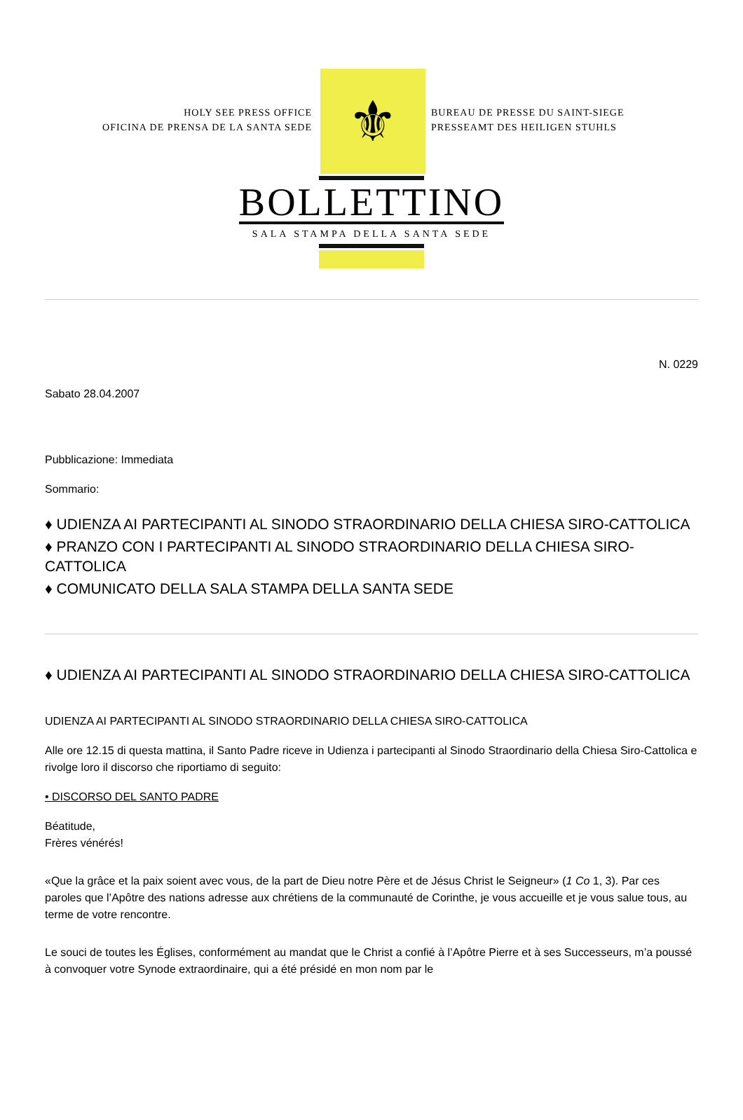HOLY SEE PRESS OFFICE
OFICINA DE PRENSA DE LA SANTA SEDE
⚜
BUREAU DE PRESSE DU SAINT-SIEGE
PRESSEAMT DES HEILIGEN STUHLS
BOLLETTINO
SALA STAMPA DELLA SANTA SEDE
N. 0229
Sabato 28.04.2007
Pubblicazione: Immediata
Sommario:
♦ UDIENZA AI PARTECIPANTI AL SINODO STRAORDINARIO DELLA CHIESA SIRO-CATTOLICA
♦ PRANZO CON I PARTECIPANTI AL SINODO STRAORDINARIO DELLA CHIESA SIRO-CATTOLICA
♦ COMUNICATO DELLA SALA STAMPA DELLA SANTA SEDE
♦ UDIENZA AI PARTECIPANTI AL SINODO STRAORDINARIO DELLA CHIESA SIRO-CATTOLICA
UDIENZA AI PARTECIPANTI AL SINODO STRAORDINARIO DELLA CHIESA SIRO-CATTOLICA
Alle ore 12.15 di questa mattina, il Santo Padre riceve in Udienza i partecipanti al Sinodo Straordinario della Chiesa Siro-Cattolica e rivolge loro il discorso che riportiamo di seguito:
• DISCORSO DEL SANTO PADRE
Béatitude,
Frères vénérés!
«Que la grâce et la paix soient avec vous, de la part de Dieu notre Père et de Jésus Christ le Seigneur» (1 Co 1, 3). Par ces paroles que l’Apôtre des nations adresse aux chrétiens de la communauté de Corinthe, je vous accueille et je vous salue tous, au terme de votre rencontre.
Le souci de toutes les Églises, conformément au mandat que le Christ a confié à l’Apôtre Pierre et à ses Successeurs, m’a poussé à convoquer votre Synode extraordinaire, qui a été présidé en mon nom par le